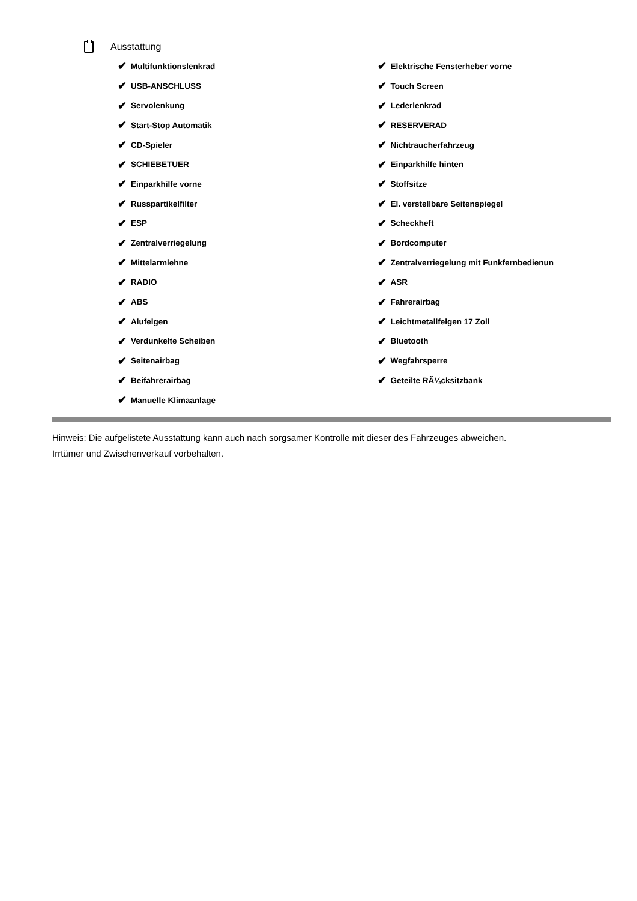Ausstattung
✔ Multifunktionslenkrad
✔ USB-ANSCHLUSS
✔ Servolenkung
✔ Start-Stop Automatik
✔ CD-Spieler
✔ SCHIEBETUER
✔ Einparkhilfe vorne
✔ Russpartikelfilter
✔ ESP
✔ Zentralverriegelung
✔ Mittelarmlehne
✔ RADIO
✔ ABS
✔ Alufelgen
✔ Verdunkelte Scheiben
✔ Seitenairbag
✔ Beifahrerairbag
✔ Manuelle Klimaanlage
✔ Elektrische Fensterheber vorne
✔ Touch Screen
✔ Lederlenkrad
✔ RESERVERAD
✔ Nichtraucherfahrzeug
✔ Einparkhilfe hinten
✔ Stoffsitze
✔ El. verstellbare Seitenspiegel
✔ Scheckheft
✔ Bordcomputer
✔ Zentralverriegelung mit Funkfernbedienun
✔ ASR
✔ Fahrerairbag
✔ Leichtmetallfelgen 17 Zoll
✔ Bluetooth
✔ Wegfahrsperre
✔ Geteilte RÃ¼cksitzbank
Hinweis: Die aufgelistete Ausstattung kann auch nach sorgsamer Kontrolle mit dieser des Fahrzeuges abweichen. Irrtümer und Zwischenverkauf vorbehalten.